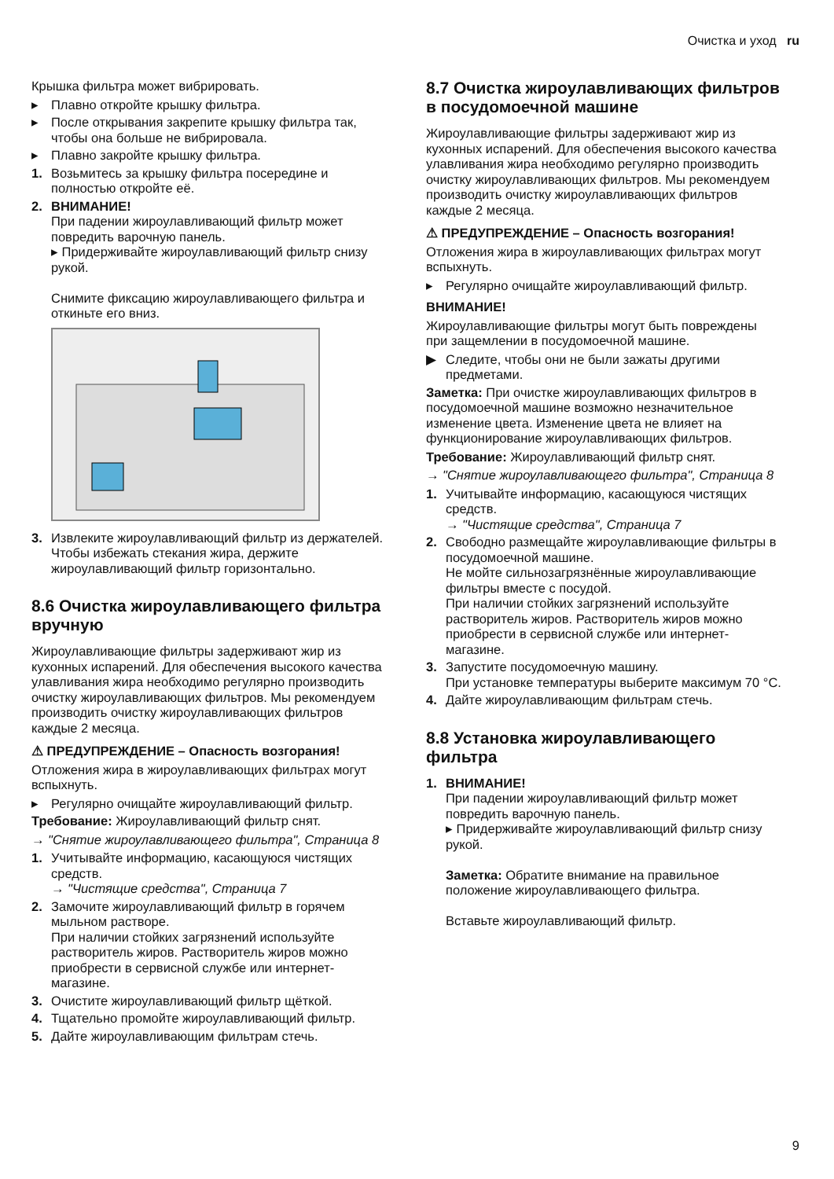Очистка и уход ru
Крышка фильтра может вибрировать.
▸ Плавно откройте крышку фильтра.
▸ После открывания закрепите крышку фильтра так, чтобы она больше не вибрировала.
▸ Плавно закройте крышку фильтра.
1. Возьмитесь за крышку фильтра посередине и полностью откройте её.
2. ВНИМАНИЕ!
При падении жироулавливающий фильтр может повредить варочную панель.
▸ Придерживайте жироулавливающий фильтр снизу рукой.
Снимите фиксацию жироулавливающего фильтра и откиньте его вниз.
3. Извлеките жироулавливающий фильтр из держателей.
Чтобы избежать стекания жира, держите жироулавливающий фильтр горизонтально.
8.6 Очистка жироулавливающего фильтра вручную
Жироулавливающие фильтры задерживают жир из кухонных испарений. Для обеспечения высокого качества улавливания жира необходимо регулярно производить очистку жироулавливающих фильтров. Мы рекомендуем производить очистку жироулавливающих фильтров каждые 2 месяца.
⚠ ПРЕДУПРЕЖДЕНИЕ – Опасность возгорания!
Отложения жира в жироулавливающих фильтрах могут вспыхнуть.
▸ Регулярно очищайте жироулавливающий фильтр.
Требование: Жироулавливающий фильтр снят.
→ "Снятие жироулавливающего фильтра", Страница 8
1. Учитывайте информацию, касающуюся чистящих средств.
→ "Чистящие средства", Страница 7
2. Замочите жироулавливающий фильтр в горячем мыльном растворе.
При наличии стойких загрязнений используйте растворитель жиров. Растворитель жиров можно приобрести в сервисной службе или интернет-магазине.
3. Очистите жироулавливающий фильтр щёткой.
4. Тщательно промойте жироулавливающий фильтр.
5. Дайте жироулавливающим фильтрам стечь.
8.7 Очистка жироулавливающих фильтров в посудомоечной машине
Жироулавливающие фильтры задерживают жир из кухонных испарений. Для обеспечения высокого качества улавливания жира необходимо регулярно производить очистку жироулавливающих фильтров. Мы рекомендуем производить очистку жироулавливающих фильтров каждые 2 месяца.
⚠ ПРЕДУПРЕЖДЕНИЕ – Опасность возгорания!
Отложения жира в жироулавливающих фильтрах могут вспыхнуть.
▸ Регулярно очищайте жироулавливающий фильтр.
ВНИМАНИЕ!
Жироулавливающие фильтры могут быть повреждены при защемлении в посудомоечной машине.
▶ Следите, чтобы они не были зажаты другими предметами.
Заметка: При очистке жироулавливающих фильтров в посудомоечной машине возможно незначительное изменение цвета. Изменение цвета не влияет на функционирование жироулавливающих фильтров.
Требование: Жироулавливающий фильтр снят.
→ "Снятие жироулавливающего фильтра", Страница 8
1. Учитывайте информацию, касающуюся чистящих средств.
→ "Чистящие средства", Страница 7
2. Свободно размещайте жироулавливающие фильтры в посудомоечной машине.
Не мойте сильнозагрязнённые жироулавливающие фильтры вместе с посудой.
При наличии стойких загрязнений используйте растворитель жиров. Растворитель жиров можно приобрести в сервисной службе или интернет-магазине.
3. Запустите посудомоечную машину.
При установке температуры выберите максимум 70 °C.
4. Дайте жироулавливающим фильтрам стечь.
8.8 Установка жироулавливающего фильтра
1. ВНИМАНИЕ!
При падении жироулавливающий фильтр может повредить варочную панель.
▸ Придерживайте жироулавливающий фильтр снизу рукой.
Заметка: Обратите внимание на правильное положение жироулавливающего фильтра.
Вставьте жироулавливающий фильтр.
9